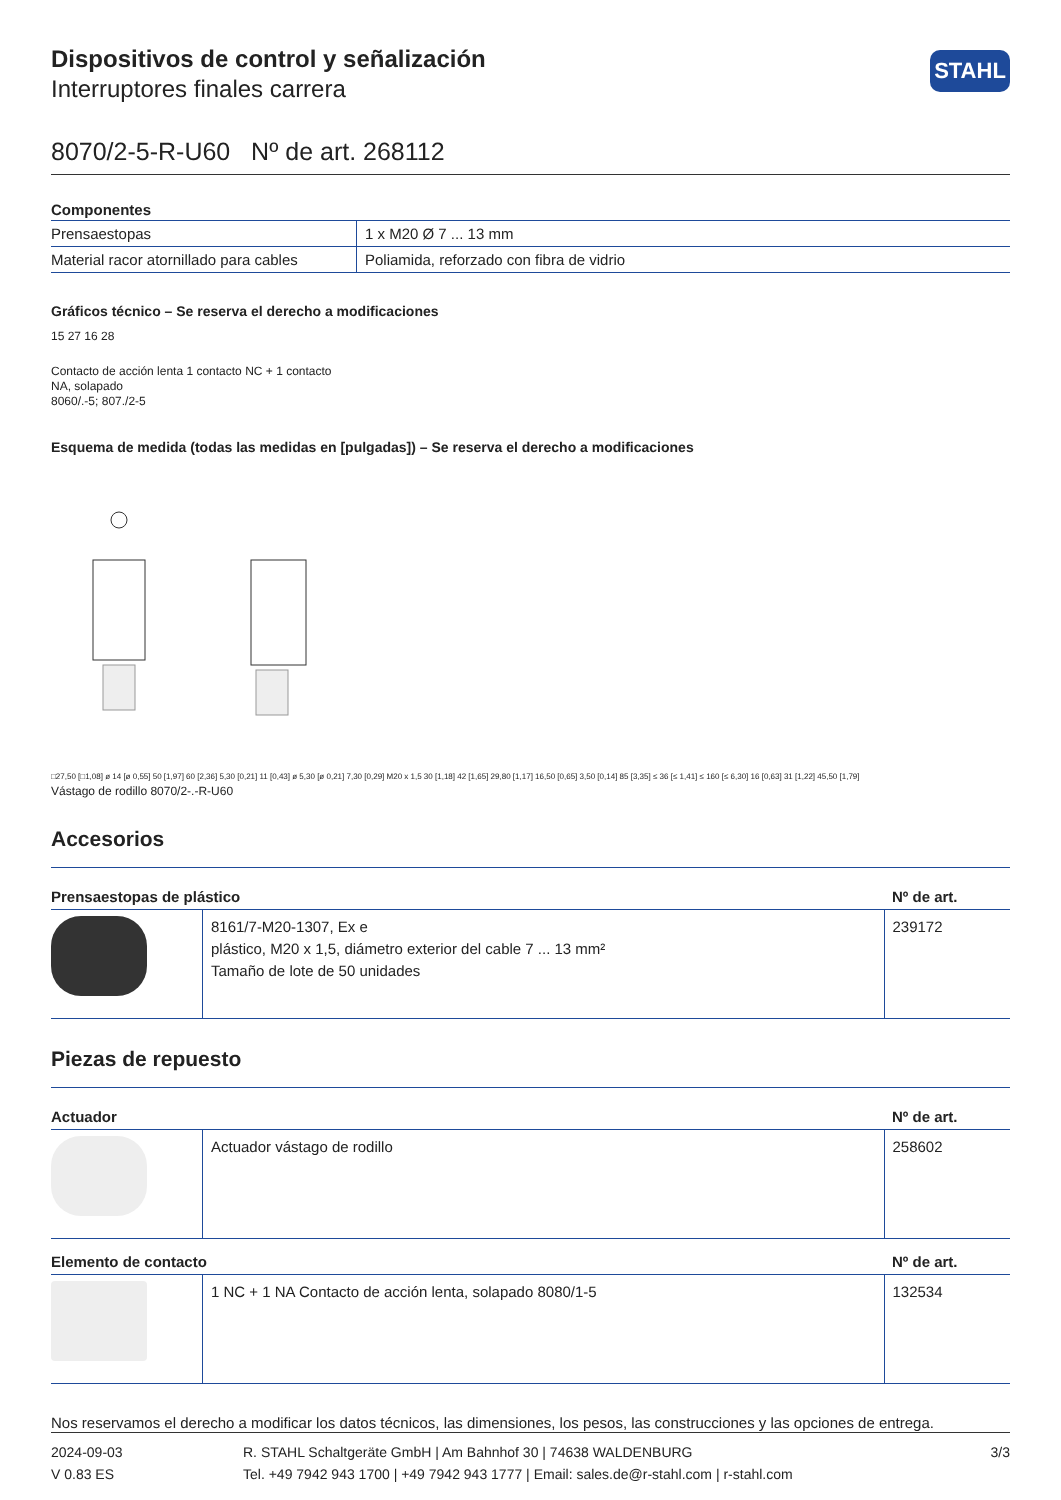STAHL
Dispositivos de control y señalización
Interruptores finales carrera
8070/2-5-R-U60 Nº de art. 268112
Componentes
| Prensaestopas | 1 x M20 Ø 7 ... 13 mm |
| Material racor atornillado para cables | Poliamida, reforzado con fibra de vidrio |
Gráficos técnico – Se reserva el derecho a modificaciones
15 27 16 28
Contacto de acción lenta 1 contacto NC + 1 contacto
NA, solapado
8060/.-5; 807./2-5
Esquema de medida (todas las medidas en [pulgadas]) – Se reserva el derecho a modificaciones
□27,50 [□1,08] ø 14 [ø 0,55] 50 [1,97] 60 [2,36] 5,30 [0,21] 11 [0,43] ø 5,30 [ø 0,21] 7,30 [0,29] M20 x 1,5 30 [1,18] 42 [1,65] 29,80 [1,17] 16,50 [0,65] 3,50 [0,14] 85 [3,35] ≤ 36 [≤ 1,41] ≤ 160 [≤ 6,30] 16 [0,63] 31 [1,22] 45,50 [1,79]
Vástago de rodillo 8070/2-.-R-U60
Accesorios
| Prensaestopas de plástico | | Nº de art. |
| --- | --- | --- |
| | 8161/7-M20-1307, Ex e plástico, M20 x 1,5, diámetro exterior del cable 7 ... 13 mm² Tamaño de lote de 50 unidades | 239172 |
Piezas de repuesto
| Actuador | | Nº de art. |
| --- | --- | --- |
| | Actuador vástago de rodillo | 258602 |
| Elemento de contacto | | Nº de art. |
| | 1 NC + 1 NA Contacto de acción lenta, solapado 8080/1-5 | 132534 |
Nos reservamos el derecho a modificar los datos técnicos, las dimensiones, los pesos, las construcciones y las opciones de entrega.
2024-09-03
V 0.83 ES
R. STAHL Schaltgeräte GmbH | Am Bahnhof 30 | 74638 WALDENBURG
Tel. +49 7942 943 1700 | +49 7942 943 1777 | Email: sales.de@r-stahl.com | r-stahl.com
3/3